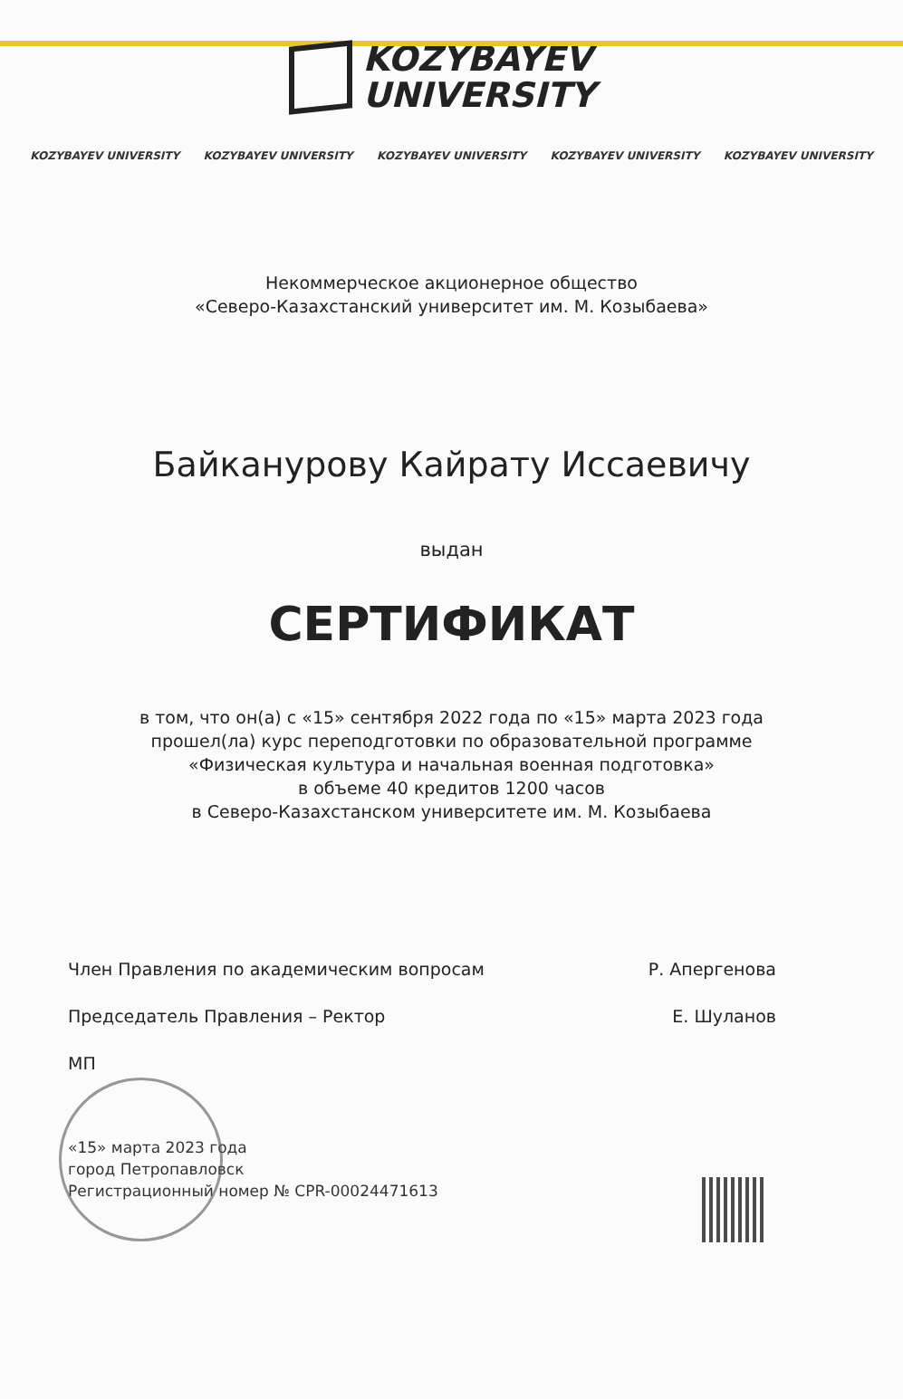KOZYBAYEV
UNIVERSITY
KOZYBAYEV UNIVERSITY KOZYBAYEV UNIVERSITY KOZYBAYEV UNIVERSITY KOZYBAYEV UNIVERSITY KOZYBAYEV UNIVERSITY
Некоммерческое акционерное общество
«Северо-Казахстанский университет им. М. Козыбаева»
Байканурову Кайрату Иссаевичу
выдан
СЕРТИФИКАТ
в том, что он(а) с «15» сентября 2022 года по «15» марта 2023 года
прошел(ла) курс переподготовки по образовательной программе
«Физическая культура и начальная военная подготовка»
в объеме 40 кредитов 1200 часов
в Северо-Казахстанском университете им. М. Козыбаева
Член Правления по академическим вопросам Р. Апергенова
Председатель Правления – Ректор Е. Шуланов
МП
«15» марта 2023 года
город Петропавловск
Регистрационный номер № CPR-00024471613